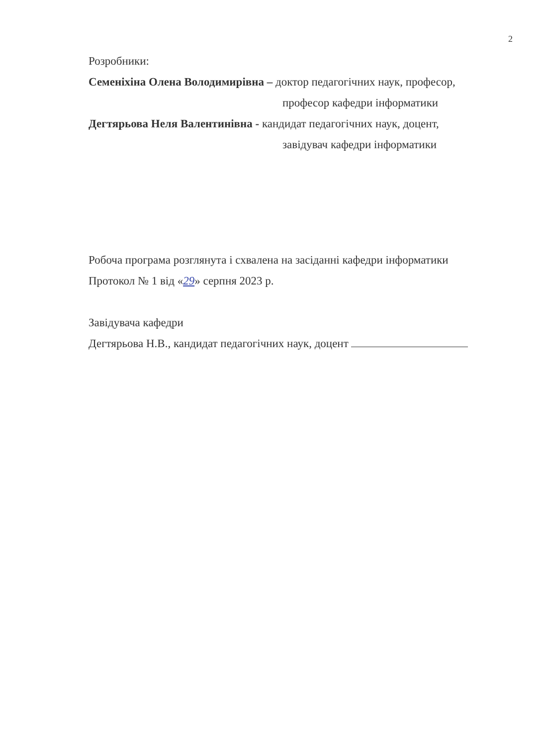2
Розробники:
Семеніхіна Олена Володимирівна – доктор педагогічних наук, професор,
професор кафедри інформатики
Дегтярьова Неля Валентинівна - кандидат педагогічних наук, доцент,
завідувач кафедри інформатики
Робоча програма розглянута і схвалена на засіданні кафедри інформатики
Протокол № 1 від «29» серпня 2023 р.
Завідувача кафедри
Дегтярьова Н.В., кандидат педагогічних наук, доцент